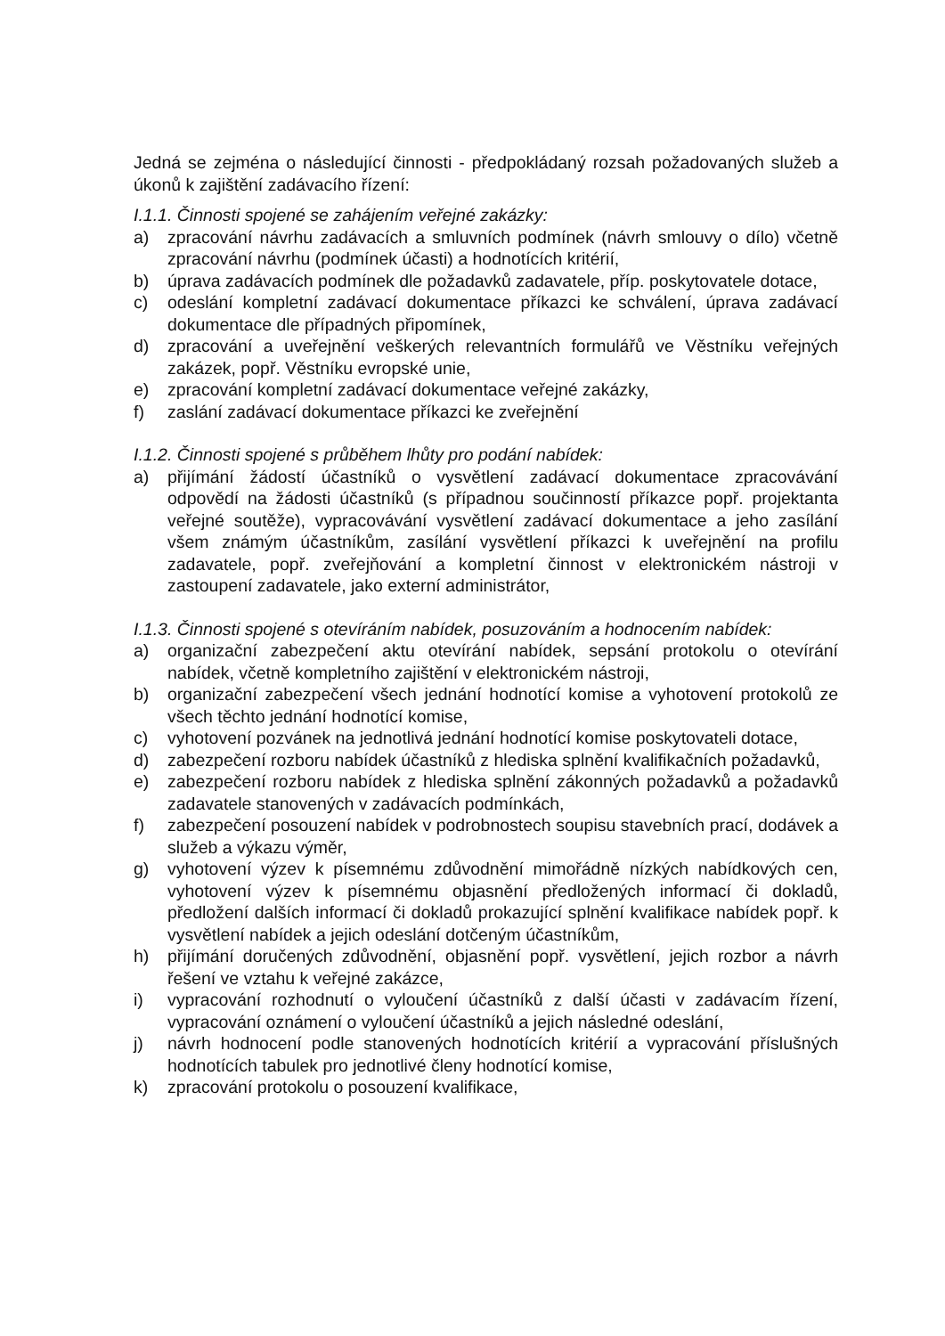Jedná se zejména o následující činnosti - předpokládaný rozsah požadovaných služeb a úkonů k zajištění zadávacího řízení:
I.1.1. Činnosti spojené se zahájením veřejné zakázky:
a) zpracování návrhu zadávacích a smluvních podmínek (návrh smlouvy o dílo) včetně zpracování návrhu (podmínek účasti) a hodnotících kritérií,
b) úprava zadávacích podmínek dle požadavků zadavatele, příp. poskytovatele dotace,
c) odeslání kompletní zadávací dokumentace příkazci ke schválení, úprava zadávací dokumentace dle případných připomínek,
d) zpracování a uveřejnění veškerých relevantních formulářů ve Věstníku veřejných zakázek, popř. Věstníku evropské unie,
e) zpracování kompletní zadávací dokumentace veřejné zakázky,
f) zaslání zadávací dokumentace příkazci ke zveřejnění
I.1.2. Činnosti spojené s průběhem lhůty pro podání nabídek:
a) přijímání žádostí účastníků o vysvětlení zadávací dokumentace zpracovávání odpovědí na žádosti účastníků (s případnou součinností příkazce popř. projektanta veřejné soutěže), vypracovávání vysvětlení zadávací dokumentace a jeho zasílání všem známým účastníkům, zasílání vysvětlení příkazci k uveřejnění na profilu zadavatele, popř. zveřejňování a kompletní činnost v elektronickém nástroji v zastoupení zadavatele, jako externí administrátor,
I.1.3. Činnosti spojené s otevíráním nabídek, posuzováním a hodnocením nabídek:
a) organizační zabezpečení aktu otevírání nabídek, sepsání protokolu o otevírání nabídek, včetně kompletního zajištění v elektronickém nástroji,
b) organizační zabezpečení všech jednání hodnotící komise a vyhotovení protokolů ze všech těchto jednání hodnotící komise,
c) vyhotovení pozvánek na jednotlivá jednání hodnotící komise poskytovateli dotace,
d) zabezpečení rozboru nabídek účastníků z hlediska splnění kvalifikačních požadavků,
e) zabezpečení rozboru nabídek z hlediska splnění zákonných požadavků a požadavků zadavatele stanovených v zadávacích podmínkách,
f) zabezpečení posouzení nabídek v podrobnostech soupisu stavebních prací, dodávek a služeb a výkazu výměr,
g) vyhotovení výzev k písemnému zdůvodnění mimořádně nízkých nabídkových cen, vyhotovení výzev k písemnému objasnění předložených informací či dokladů, předložení dalších informací či dokladů prokazující splnění kvalifikace nabídek popř. k vysvětlení nabídek a jejich odeslání dotčeným účastníkům,
h) přijímání doručených zdůvodnění, objasnění popř. vysvětlení, jejich rozbor a návrh řešení ve vztahu k veřejné zakázce,
i) vypracování rozhodnutí o vyloučení účastníků z další účasti v zadávacím řízení, vypracování oznámení o vyloučení účastníků a jejich následné odeslání,
j) návrh hodnocení podle stanovených hodnotících kritérií a vypracování příslušných hodnotících tabulek pro jednotlivé členy hodnotící komise,
k) zpracování protokolu o posouzení kvalifikace,